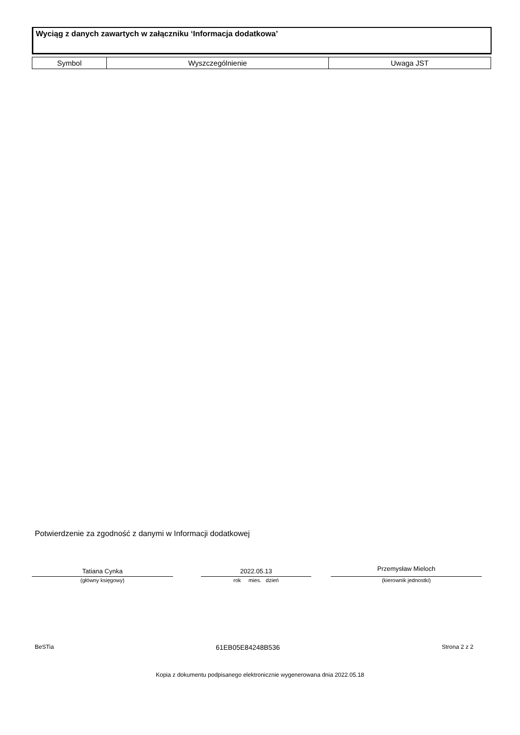Wyciąg z danych zawartych w załączniku ‘Informacja dodatkowa’
| Symbol | Wyszczególnienie | Uwaga JST |
| --- | --- | --- |
Potwierdzenie za zgodność z danymi w Informacji dodatkowej
Tatiana Cynka
(główny księgowy)
2022.05.13
rok mies. dzień
Przemysław Mieloch
(kierownik jednostki)
BeSTia 61EB05E84248B536 Strona 2 z 2
Kopia z dokumentu podpisanego elektronicznie wygenerowana dnia 2022.05.18